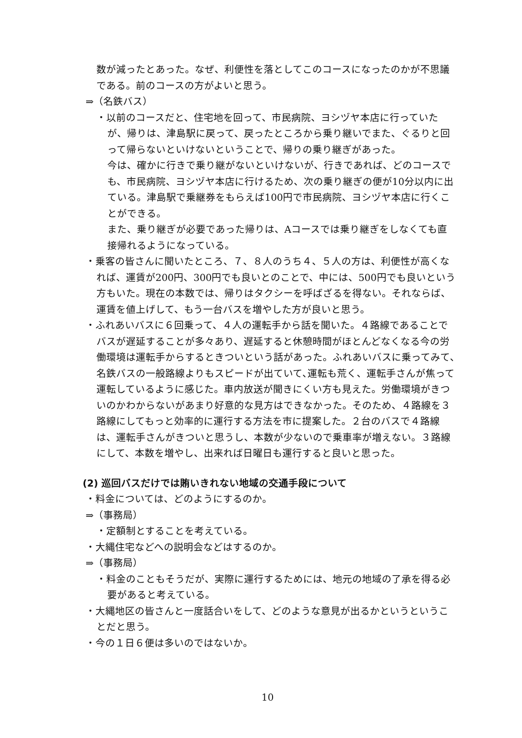数が減ったとあった。なぜ、利便性を落としてこのコースになったのかが不思議である。前のコースの方がよいと思う。
⇒（名鉄バス）
・以前のコースだと、住宅地を回って、市民病院、ヨシヅヤ本店に行っていたが、帰りは、津島駅に戻って、戻ったところから乗り継いでまた、ぐるりと回って帰らないといけないということで、帰りの乗り継ぎがあった。
今は、確かに行きで乗り継がないといけないが、行きであれば、どのコースでも、市民病院、ヨシヅヤ本店に行けるため、次の乗り継ぎの便が10分以内に出ている。津島駅で乗継券をもらえば100円で市民病院、ヨシヅヤ本店に行くことができる。
また、乗り継ぎが必要であった帰りは、Aコースでは乗り継ぎをしなくても直接帰れるようになっている。
・乗客の皆さんに聞いたところ、７、８人のうち４、５人の方は、利便性が高くなれば、運賃が200円、300円でも良いとのことで、中には、500円でも良いという方もいた。現在の本数では、帰りはタクシーを呼ばざるを得ない。それならば、運賃を値上げして、もう一台バスを増やした方が良いと思う。
・ふれあいバスに６回乗って、４人の運転手から話を聞いた。４路線であることでバスが遅延することが多々あり、遅延すると休憩時間がほとんどなくなる今の労働環境は運転手からするときついという話があった。ふれあいバスに乗ってみて､名鉄バスの一般路線よりもスピードが出ていて､運転も荒く、運転手さんが焦って運転しているように感じた。車内放送が聞きにくい方も見えた。労働環境がきついのかわからないがあまり好意的な見方はできなかった。そのため、４路線を３路線にしてもっと効率的に運行する方法を市に提案した。２台のバスで４路線は、運転手さんがきついと思うし、本数が少ないので乗車率が増えない。３路線にして、本数を増やし、出来れば日曜日も運行すると良いと思った。
(2) 巡回バスだけでは賄いきれない地域の交通手段について
・料金については、どのようにするのか。
⇒（事務局）
・定額制とすることを考えている。
・大縄住宅などへの説明会などはするのか。
⇒（事務局）
・料金のこともそうだが、実際に運行するためには、地元の地域の了承を得る必要があると考えている。
・大縄地区の皆さんと一度話合いをして、どのような意見が出るかというということだと思う。
・今の１日６便は多いのではないか。
10